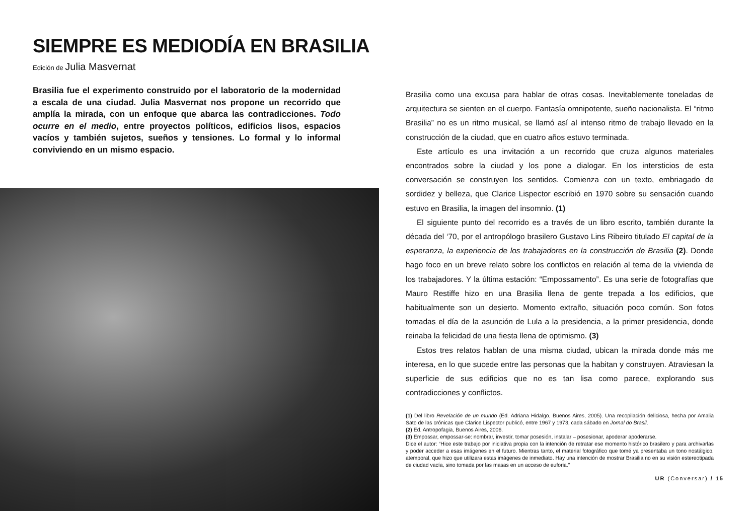SIEMPRE ES MEDIODÍA EN BRASILIA
Edición de Julia Masvernat
Brasilia fue el experimento construido por el laboratorio de la modernidad a escala de una ciudad. Julia Masvernat nos propone un recorrido que amplía la mirada, con un enfoque que abarca las contradicciones. Todo ocurre en el medio, entre proyectos políticos, edificios lisos, espacios vacíos y también sujetos, sueños y tensiones. Lo formal y lo informal conviviendo en un mismo espacio.
Brasilia como una excusa para hablar de otras cosas. Inevitablemente toneladas de arquitectura se sienten en el cuerpo. Fantasía omnipotente, sueño nacionalista. El “ritmo Brasilia” no es un ritmo musical, se llamó así al intenso ritmo de trabajo llevado en la construcción de la ciudad, que en cuatro años estuvo terminada.
Este artículo es una invitación a un recorrido que cruza algunos materiales encontrados sobre la ciudad y los pone a dialogar. En los intersticios de esta conversación se construyen los sentidos. Comienza con un texto, embriagado de sordidez y belleza, que Clarice Lispector escribió en 1970 sobre su sensación cuando estuvo en Brasilia, la imagen del insomnio. (1)
El siguiente punto del recorrido es a través de un libro escrito, también durante la década del ‘70, por el antropólogo brasilero Gustavo Lins Ribeiro titulado El capital de la esperanza, la experiencia de los trabajadores en la construcción de Brasilia (2). Donde hago foco en un breve relato sobre los conflictos en relación al tema de la vivienda de los trabajadores. Y la última estación: “Empossamento”. Es una serie de fotografías que Mauro Restiffe hizo en una Brasilia llena de gente trepada a los edificios, que habitualmente son un desierto. Momento extraño, situación poco común. Son fotos tomadas el día de la asunción de Lula a la presidencia, a la primer presidencia, donde reinaba la felicidad de una fiesta llena de optimismo. (3)
Estos tres relatos hablan de una misma ciudad, ubican la mirada donde más me interesa, en lo que sucede entre las personas que la habitan y construyen. Atraviesan la superficie de sus edificios que no es tan lisa como parece, explorando sus contradicciones y conflictos.
(1) Del libro Revelación de un mundo (Ed. Adriana Hidalgo, Buenos Aires, 2005). Una recopilación deliciosa, hecha por Amalia Sato de las crónicas que Clarice Lispector publicó, entre 1967 y 1973, cada sábado en Jornal do Brasil.
(2) Ed. Antropofagia, Buenos Aires, 2006.
(3) Empossar, empossar-se: nombrar, investir, tomar posesión, instalar – posesionar, apoderar apoderarse.
Dice el autor: “Hice este trabajo por iniciativa propia con la intención de retratar ese momento histórico brasilero y para archivarlas y poder acceder a esas imágenes en el futuro. Mientras tanto, el material fotográfico que tomé ya presentaba un tono nostálgico, atemporal, que hizo que utilizara estas imágenes de inmediato. Hay una intención de mostrar Brasilia no en su visión estereotipada de ciudad vacía, sino tomada por las masas en un acceso de euforia.”
UR (Conversar) / 15